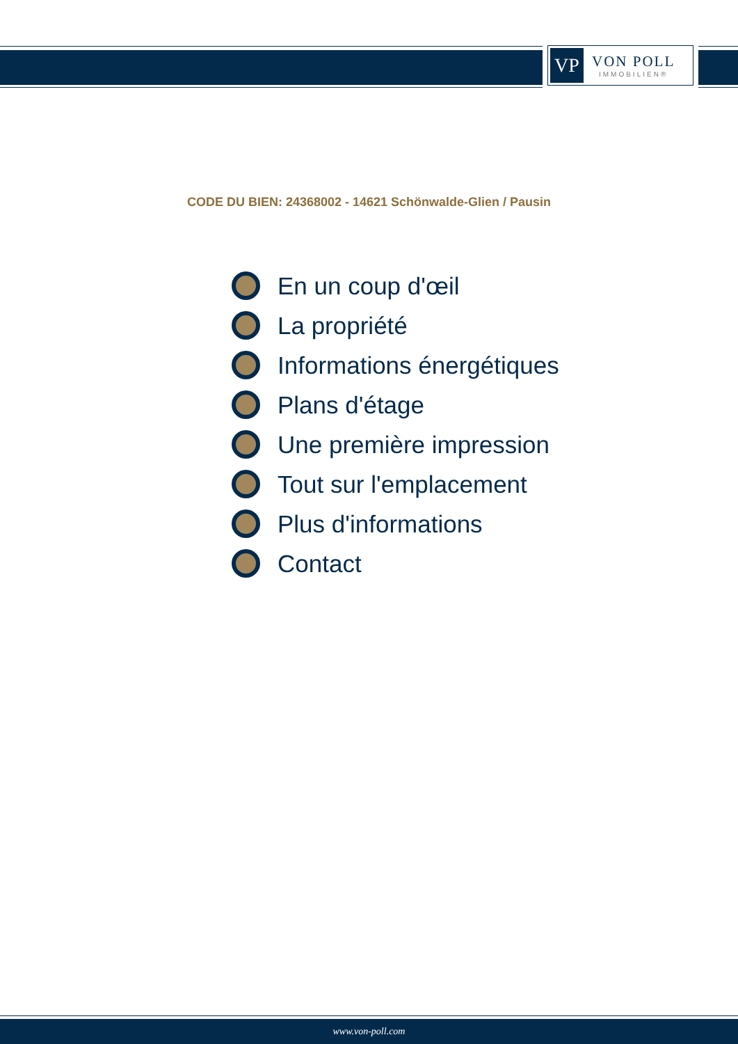VP
VON POLL
IMMOBILIEN®
CODE DU BIEN: 24368002 - 14621 Schönwalde-Glien / Pausin
En un coup d'œil
La propriété
Informations énergétiques
Plans d'étage
Une première impression
Tout sur l'emplacement
Plus d'informations
Contact
www.von-poll.com